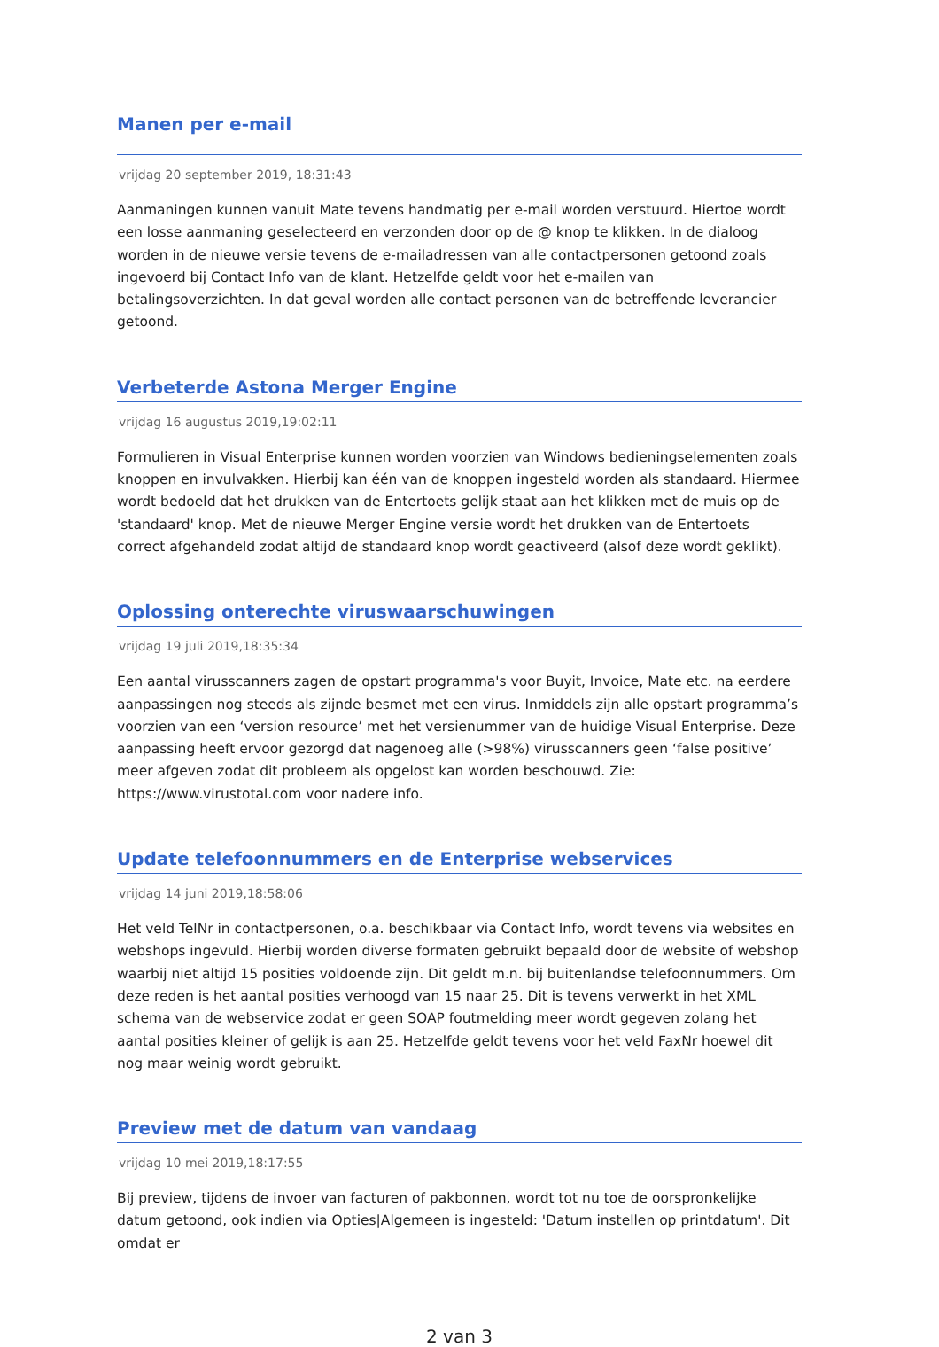Manen per e-mail
vrijdag 20 september 2019, 18:31:43
Aanmaningen kunnen vanuit Mate tevens handmatig per e-mail worden verstuurd. Hiertoe wordt een losse aanmaning geselecteerd en verzonden door op de @ knop te klikken. In de dialoog worden in de nieuwe versie tevens de e-mailadressen van alle contactpersonen getoond zoals ingevoerd bij Contact Info van de klant. Hetzelfde geldt voor het e-mailen van betalingsoverzichten. In dat geval worden alle contact personen van de betreffende leverancier getoond.
Verbeterde Astona Merger Engine
vrijdag 16 augustus 2019,19:02:11
Formulieren in Visual Enterprise kunnen worden voorzien van Windows bedieningselementen zoals knoppen en invulvakken. Hierbij kan één van de knoppen ingesteld worden als standaard. Hiermee wordt bedoeld dat het drukken van de Entertoets gelijk staat aan het klikken met de muis op de 'standaard' knop. Met de nieuwe Merger Engine versie wordt het drukken van de Entertoets correct afgehandeld zodat altijd de standaard knop wordt geactiveerd (alsof deze wordt geklikt).
Oplossing onterechte viruswaarschuwingen
vrijdag 19 juli 2019,18:35:34
Een aantal virusscanners zagen de opstart programma's voor Buyit, Invoice, Mate etc. na eerdere aanpassingen nog steeds als zijnde besmet met een virus. Inmiddels zijn alle opstart programma’s voorzien van een ‘version resource’ met het versienummer van de huidige Visual Enterprise. Deze aanpassing heeft ervoor gezorgd dat nagenoeg alle (>98%) virusscanners geen ‘false positive’ meer afgeven zodat dit probleem als opgelost kan worden beschouwd. Zie: https://www.virustotal.com voor nadere info.
Update telefoonnummers en de Enterprise webservices
vrijdag 14 juni 2019,18:58:06
Het veld TelNr in contactpersonen, o.a. beschikbaar via Contact Info, wordt tevens via websites en webshops ingevuld. Hierbij worden diverse formaten gebruikt bepaald door de website of webshop waarbij niet altijd 15 posities voldoende zijn. Dit geldt m.n. bij buitenlandse telefoonnummers. Om deze reden is het aantal posities verhoogd van 15 naar 25. Dit is tevens verwerkt in het XML schema van de webservice zodat er geen SOAP foutmelding meer wordt gegeven zolang het aantal posities kleiner of gelijk is aan 25. Hetzelfde geldt tevens voor het veld FaxNr hoewel dit nog maar weinig wordt gebruikt.
Preview met de datum van vandaag
vrijdag 10 mei 2019,18:17:55
Bij preview, tijdens de invoer van facturen of pakbonnen, wordt tot nu toe de oorspronkelijke datum getoond, ook indien via Opties|Algemeen is ingesteld: 'Datum instellen op printdatum'. Dit omdat er
2 van 3